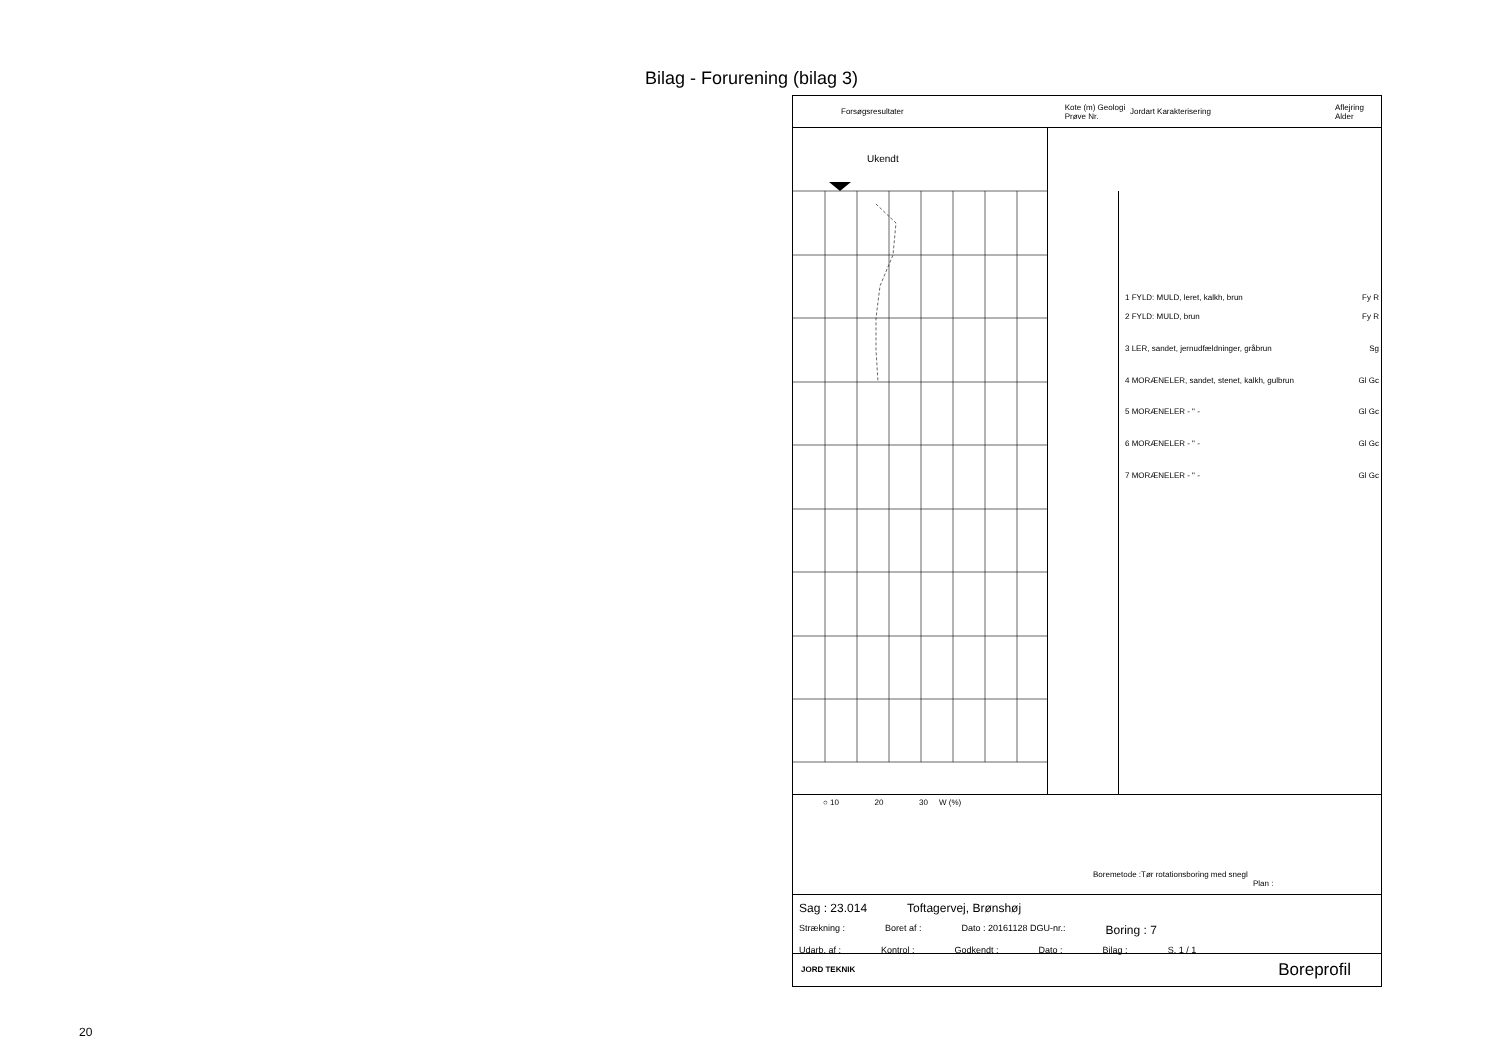Bilag - Forurening (bilag 3)
Forsøgsresultater Kote (m) Geologi Prøve Nr. Jordart Karakterisering Aflejring Alder
Ukendt
1 FYLD: MULD, leret, kalkh, brun Fy R
2 FYLD: MULD, brun Fy R
3 LER, sandet, jernudfældninger, gråbrun Sg
4 MORÆNELER, sandet, stenet, kalkh, gulbrun Gl Gc
5 MORÆNELER - " - Gl Gc
6 MORÆNELER - " - Gl Gc
7 MORÆNELER - " - Gl Gc
○ 10 20 30 W (%)
Boremetode :Tør rotationsboring med snegl
Plan :
Sag : 23.014 Toftagervej, Brønshøj
Strækning : Boret af : Dato : 20161128 DGU-nr.: Boring : 7
Udarb. af : Kontrol : Godkendt : Dato : Bilag : S. 1 / 1
JORD TEKNIK Boreprofil
20